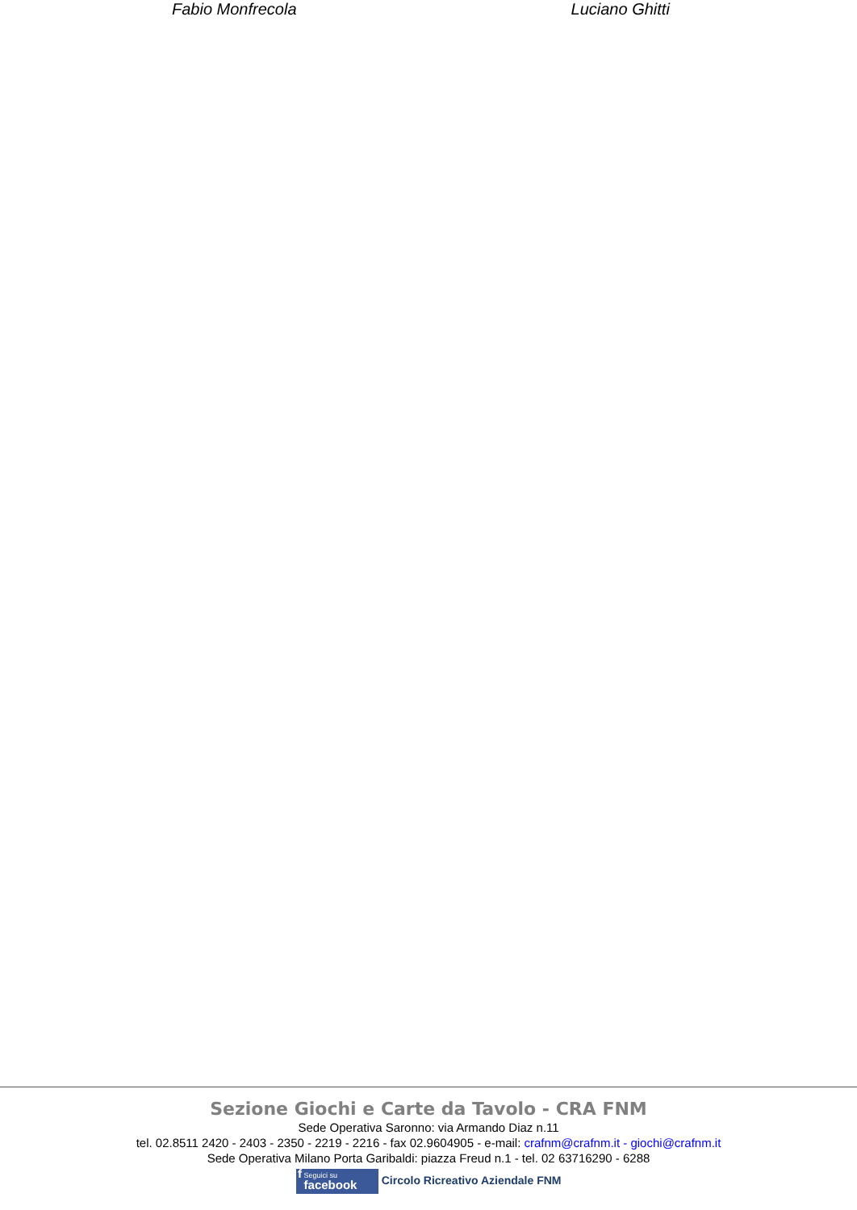Fabio Monfrecola Luciano Ghitti
Sezione Giochi e Carte da Tavolo - CRA FNM
Sede Operativa Saronno: via Armando Diaz n.11
tel. 02.8511 2420 - 2403 - 2350 - 2219 - 2216 - fax 02.9604905 - e-mail: crafnm@crafnm.it - giochi@crafnm.it
Sede Operativa Milano Porta Garibaldi: piazza Freud n.1 - tel. 02 63716290 - 6288
f Seguici su
facebook Circolo Ricreativo Aziendale FNM